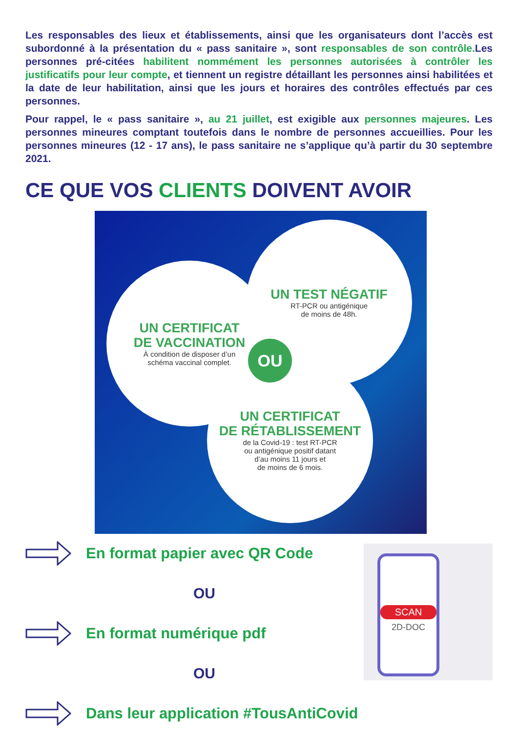Les responsables des lieux et établissements, ainsi que les organisateurs dont l’accès est subordonné à la présentation du « pass sanitaire », sont responsables de son contrôle. Les personnes pré-citées habilitent nommément les personnes autorisées à contrôler les justificatifs pour leur compte, et tiennent un registre détaillant les personnes ainsi habilitées et la date de leur habilitation, ainsi que les jours et horaires des contrôles effectués par ces personnes.
Pour rappel, le « pass sanitaire », au 21 juillet, est exigible aux personnes majeures. Les personnes mineures comptant toutefois dans le nombre de personnes accueillies. Pour les personnes mineures (12 - 17 ans), le pass sanitaire ne s’applique qu’à partir du 30 septembre 2021.
CE QUE VOS CLIENTS DOIVENT AVOIR
UN TEST NÉGATIF
RT-PCR ou antigénique
de moins de 48h.
UN CERTIFICAT
DE VACCINATION
À condition de disposer d’un
schéma vaccinal complet.
UN CERTIFICAT
DE RÉTABLISSEMENT
de la Covid-19 : test RT-PCR
ou antigénique positif datant
d’au moins 11 jours et
de moins de 6 mois.
OU
En format papier avec QR Code
OU
En format numérique pdf
OU
Dans leur application #TousAntiCovid
SCAN
2D-DOC